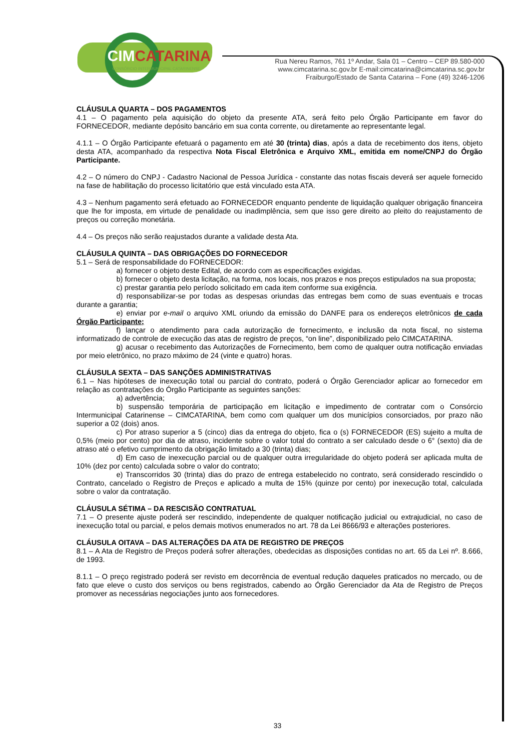CIMCATARINA
CONSÓRCIO INTERMUNICIPAL CATARINENSE
Rua Nereu Ramos, 761 1º Andar, Sala 01 – Centro – CEP 89.580-000
www.cimcatarina.sc.gov.br E-mail:cimcatarina@cimcatarina.sc.gov.br
Fraiburgo/Estado de Santa Catarina – Fone (49) 3246-1206
CLÁUSULA QUARTA – DOS PAGAMENTOS
4.1 – O pagamento pela aquisição do objeto da presente ATA, será feito pelo Órgão Participante em favor do FORNECEDOR, mediante depósito bancário em sua conta corrente, ou diretamente ao representante legal.
4.1.1 – O Órgão Participante efetuará o pagamento em até 30 (trinta) dias, após a data de recebimento dos itens, objeto desta ATA, acompanhado da respectiva Nota Fiscal Eletrônica e Arquivo XML, emitida em nome/CNPJ do Órgão Participante.
4.2 – O número do CNPJ - Cadastro Nacional de Pessoa Jurídica - constante das notas fiscais deverá ser aquele fornecido na fase de habilitação do processo licitatório que está vinculado esta ATA.
4.3 – Nenhum pagamento será efetuado ao FORNECEDOR enquanto pendente de liquidação qualquer obrigação financeira que lhe for imposta, em virtude de penalidade ou inadimplência, sem que isso gere direito ao pleito do reajustamento de preços ou correção monetária.
4.4 – Os preços não serão reajustados durante a validade desta Ata.
CLÁUSULA QUINTA – DAS OBRIGAÇÕES DO FORNECEDOR
5.1 – Será de responsabilidade do FORNECEDOR:
a) fornecer o objeto deste Edital, de acordo com as especificações exigidas.
b) fornecer o objeto desta licitação, na forma, nos locais, nos prazos e nos preços estipulados na sua proposta;
c) prestar garantia pelo período solicitado em cada item conforme sua exigência.
d) responsabilizar-se por todas as despesas oriundas das entregas bem como de suas eventuais e trocas durante a garantia;
e) enviar por e-mail o arquivo XML oriundo da emissão do DANFE para os endereços eletrônicos de cada Órgão Participante;
f) lançar o atendimento para cada autorização de fornecimento, e inclusão da nota fiscal, no sistema informatizado de controle de execução das atas de registro de preços, “on line”, disponibilizado pelo CIMCATARINA.
g) acusar o recebimento das Autorizações de Fornecimento, bem como de qualquer outra notificação enviadas por meio eletrônico, no prazo máximo de 24 (vinte e quatro) horas.
CLÁUSULA SEXTA – DAS SANÇÕES ADMINISTRATIVAS
6.1 – Nas hipóteses de inexecução total ou parcial do contrato, poderá o Órgão Gerenciador aplicar ao fornecedor em relação as contratações do Órgão Participante as seguintes sanções:
a) advertência;
b) suspensão temporária de participação em licitação e impedimento de contratar com o Consórcio Intermunicipal Catarinense – CIMCATARINA, bem como com qualquer um dos municípios consorciados, por prazo não superior a 02 (dois) anos.
c) Por atraso superior a 5 (cinco) dias da entrega do objeto, fica o (s) FORNECEDOR (ES) sujeito a multa de 0,5% (meio por cento) por dia de atraso, incidente sobre o valor total do contrato a ser calculado desde o 6° (sexto) dia de atraso até o efetivo cumprimento da obrigação limitado a 30 (trinta) dias;
d) Em caso de inexecução parcial ou de qualquer outra irregularidade do objeto poderá ser aplicada multa de 10% (dez por cento) calculada sobre o valor do contrato;
e) Transcorridos 30 (trinta) dias do prazo de entrega estabelecido no contrato, será considerado rescindido o Contrato, cancelado o Registro de Preços e aplicado a multa de 15% (quinze por cento) por inexecução total, calculada sobre o valor da contratação.
CLÁUSULA SÉTIMA – DA RESCISÃO CONTRATUAL
7.1 – O presente ajuste poderá ser rescindido, independente de qualquer notificação judicial ou extrajudicial, no caso de inexecução total ou parcial, e pelos demais motivos enumerados no art. 78 da Lei 8666/93 e alterações posteriores.
CLÁUSULA OITAVA – DAS ALTERAÇÕES DA ATA DE REGISTRO DE PREÇOS
8.1 – A Ata de Registro de Preços poderá sofrer alterações, obedecidas as disposições contidas no art. 65 da Lei nº. 8.666, de 1993.
8.1.1 – O preço registrado poderá ser revisto em decorrência de eventual redução daqueles praticados no mercado, ou de fato que eleve o custo dos serviços ou bens registrados, cabendo ao Órgão Gerenciador da Ata de Registro de Preços promover as necessárias negociações junto aos fornecedores.
33